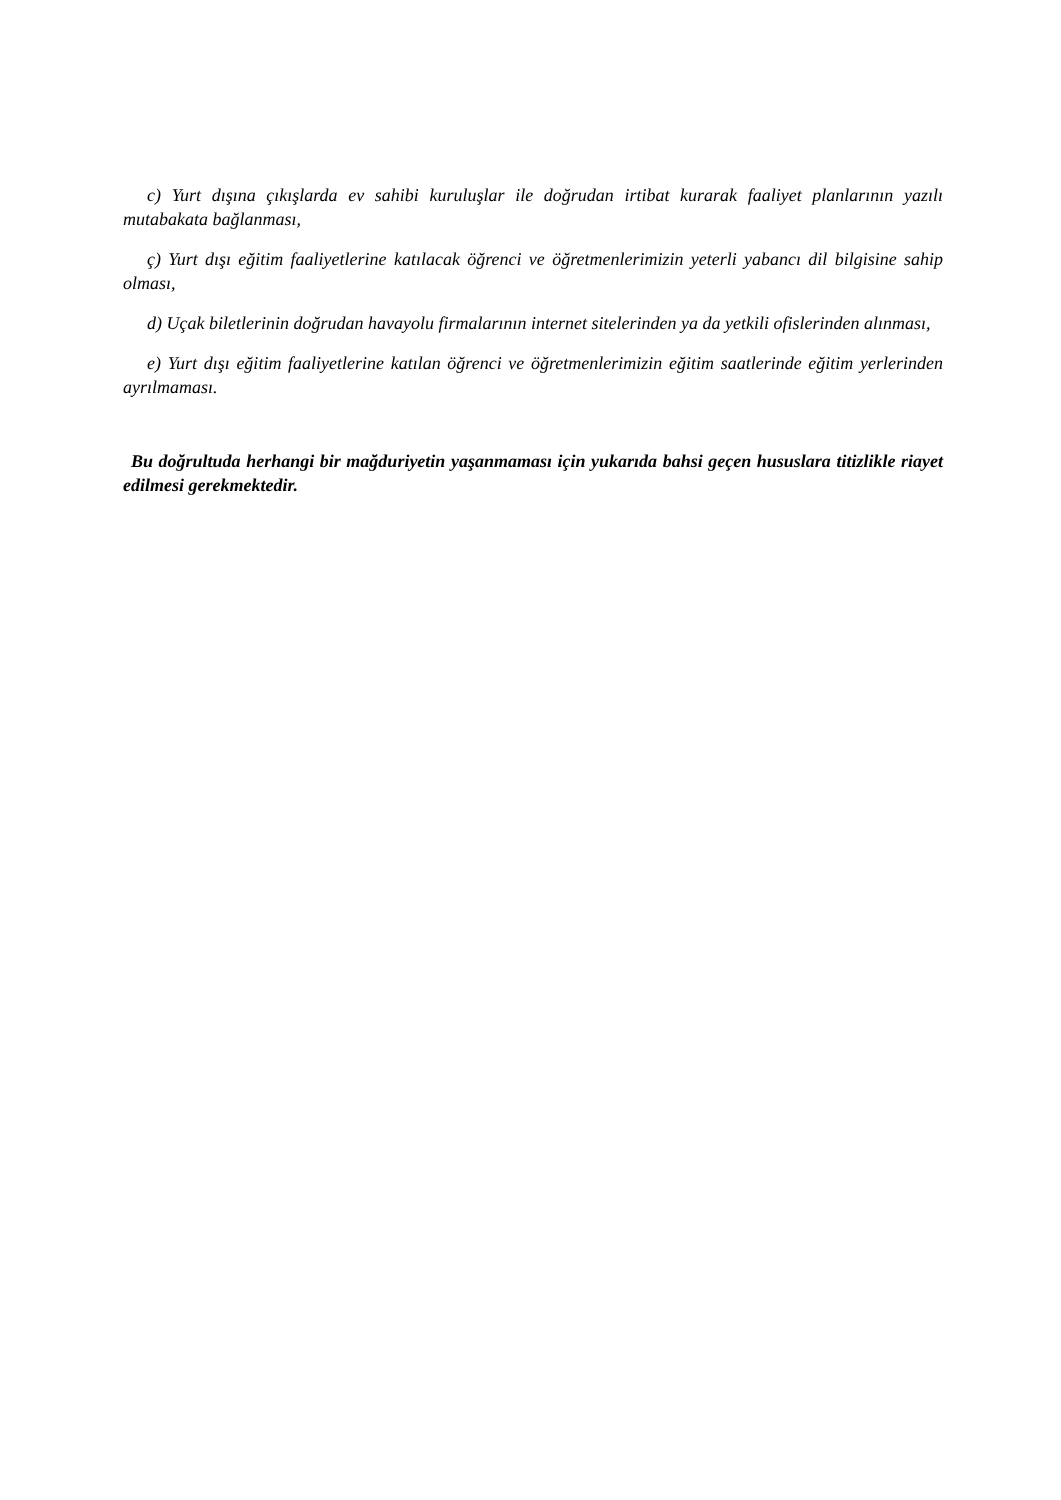c) Yurt dışına çıkışlarda ev sahibi kuruluşlar ile doğrudan irtibat kurarak faaliyet planlarının yazılı mutabakata bağlanması,
ç) Yurt dışı eğitim faaliyetlerine katılacak öğrenci ve öğretmenlerimizin yeterli yabancı dil bilgisine sahip olması,
d) Uçak biletlerinin doğrudan havayolu firmalarının internet sitelerinden ya da yetkili ofislerinden alınması,
e) Yurt dışı eğitim faaliyetlerine katılan öğrenci ve öğretmenlerimizin eğitim saatlerinde eğitim yerlerinden ayrılmaması.
Bu doğrultuda herhangi bir mağduriyetin yaşanmaması için yukarıda bahsi geçen hususlara titizlikle riayet edilmesi gerekmektedir.